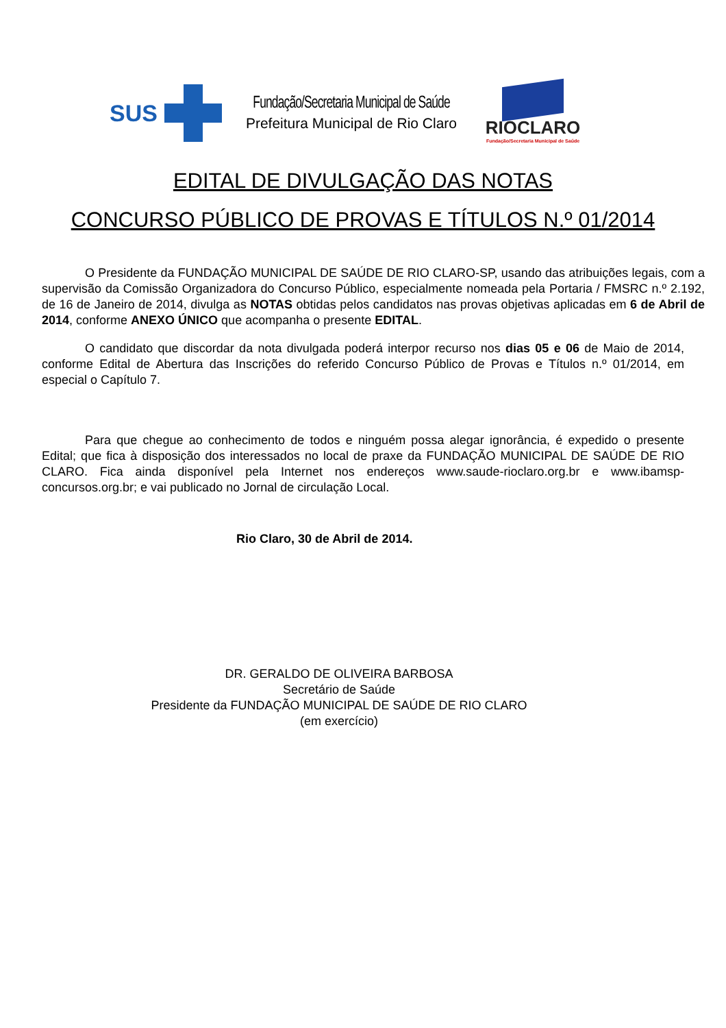SUS
Fundação/Secretaria Municipal de Saúde
Prefeitura Municipal de Rio Claro
RIOCLARO
Fundação/Secretaria Municipal de Saúde
EDITAL DE DIVULGAÇÃO DAS NOTAS
CONCURSO PÚBLICO DE PROVAS E TÍTULOS N.º 01/2014
O Presidente da FUNDAÇÃO MUNICIPAL DE SAÚDE DE RIO CLARO-SP, usando das atribuições legais, com a supervisão da Comissão Organizadora do Concurso Público, especialmente nomeada pela Portaria / FMSRC n.º 2.192, de 16 de Janeiro de 2014, divulga as NOTAS obtidas pelos candidatos nas provas objetivas aplicadas em 6 de Abril de 2014, conforme ANEXO ÚNICO que acompanha o presente EDITAL.
O candidato que discordar da nota divulgada poderá interpor recurso nos dias 05 e 06 de Maio de 2014, conforme Edital de Abertura das Inscrições do referido Concurso Público de Provas e Títulos n.º 01/2014, em especial o Capítulo 7.
Para que chegue ao conhecimento de todos e ninguém possa alegar ignorância, é expedido o presente Edital; que fica à disposição dos interessados no local de praxe da FUNDAÇÃO MUNICIPAL DE SAÚDE DE RIO CLARO. Fica ainda disponível pela Internet nos endereços www.saude-rioclaro.org.br e www.ibamsp-concursos.org.br; e vai publicado no Jornal de circulação Local.
Rio Claro, 30 de Abril de 2014.
DR. GERALDO DE OLIVEIRA BARBOSA
Secretário de Saúde
Presidente da FUNDAÇÃO MUNICIPAL DE SAÚDE DE RIO CLARO
(em exercício)